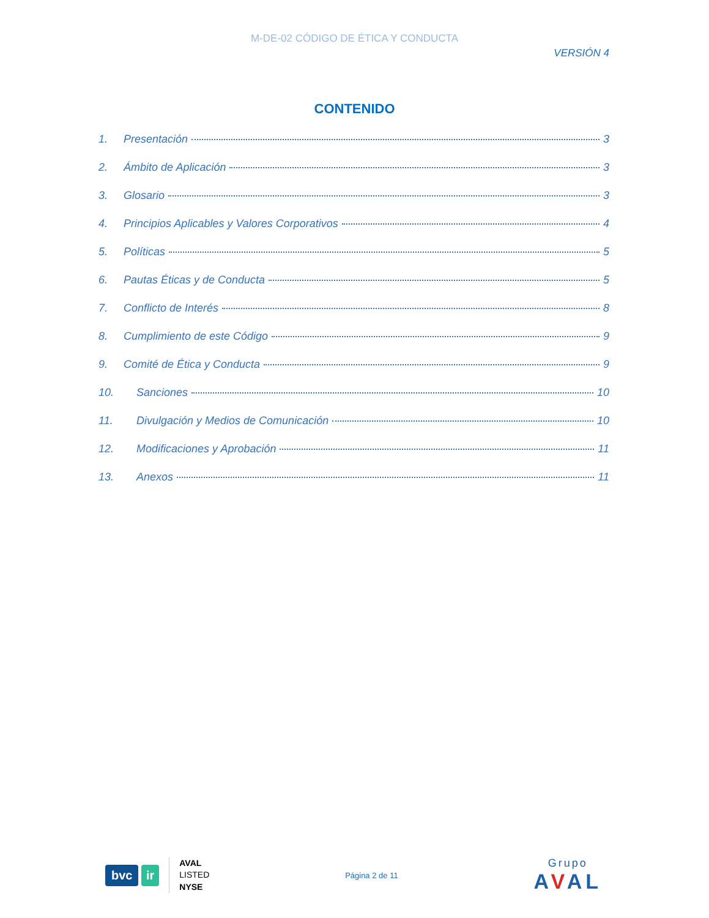M-DE-02 CÓDIGO DE ÉTICA Y CONDUCTA
VERSIÓN 4
CONTENIDO
1. Presentación 3
2. Ámbito de Aplicación 3
3. Glosario 3
4. Principios Aplicables y Valores Corporativos 4
5. Políticas 5
6. Pautas Éticas y de Conducta 5
7. Conflicto de Interés 8
8. Cumplimiento de este Código 9
9. Comité de Ética y Conducta 9
10. Sanciones 10
11. Divulgación y Medios de Comunicación 10
12. Modificaciones y Aprobación 11
13. Anexos 11
bvc ir
AVAL
LISTED
NYSE
Página 2 de 11
Grupo
AVAL